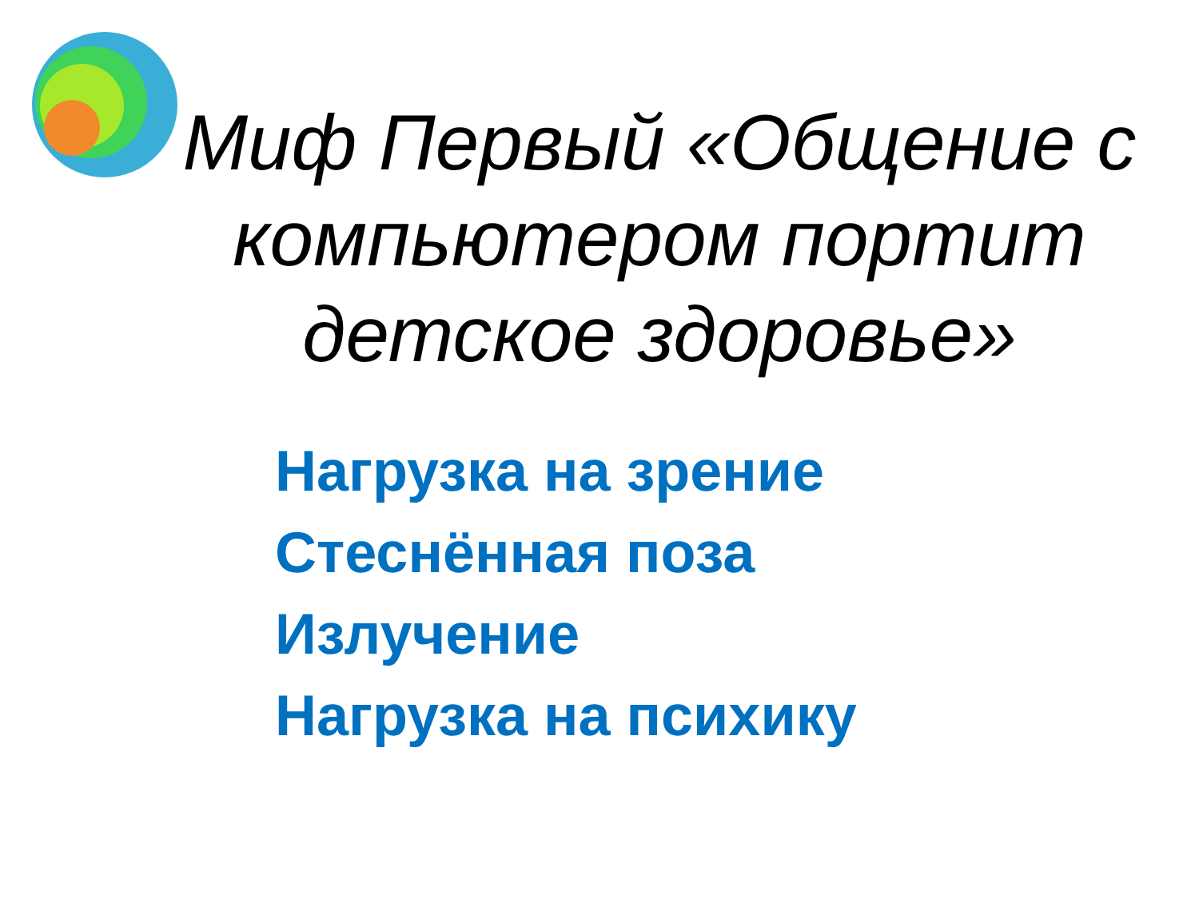Миф Первый «Общение с компьютером портит детское здоровье»
Нагрузка на зрение
Стеснённая поза
Излучение
Нагрузка на психику